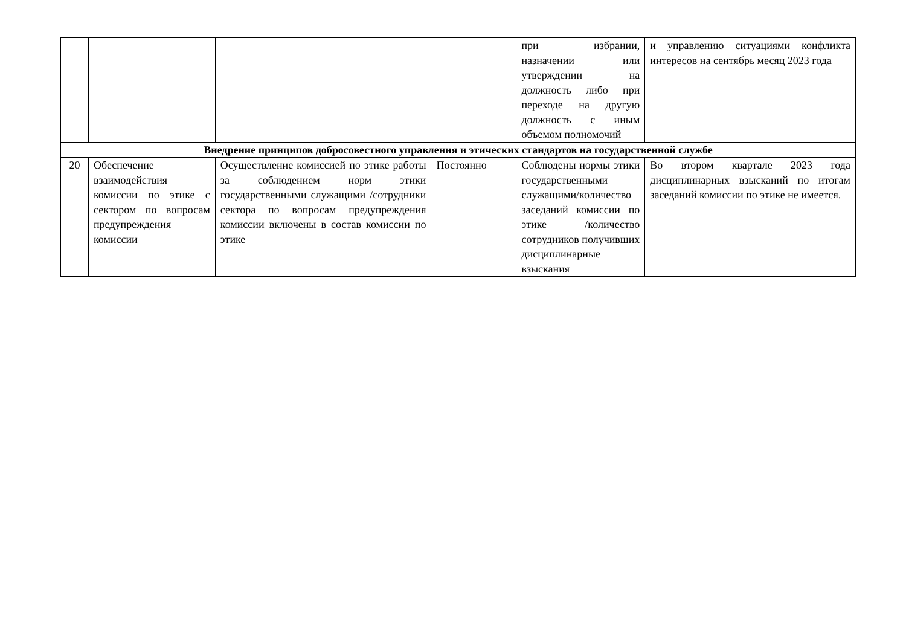| | | | | при избрании, назначении или утверждении на должность либо при переходе на другую должность с иным объемом полномочий | и управлению ситуациями конфликта интересов на сентябрь месяц 2023 года |
| Внедрение принципов добросовестного управления и этических стандартов на государственной службе | | | | | |
| 20 | Обеспечение взаимодействия комиссии по этике с сектором по вопросам предупреждения комиссии | Осуществление комиссией по этике работы за соблюдением норм этики государственными служащими /сотрудники сектора по вопросам предупреждения комиссии включены в состав комиссии по этике | Постоянно | Соблюдены нормы этики государственными служащими/количество заседаний комиссии по этике /количество сотрудников получивших дисциплинарные взыскания | Во втором квартале 2023 года дисциплинарных взысканий по итогам заседаний комиссии по этике не имеется. |